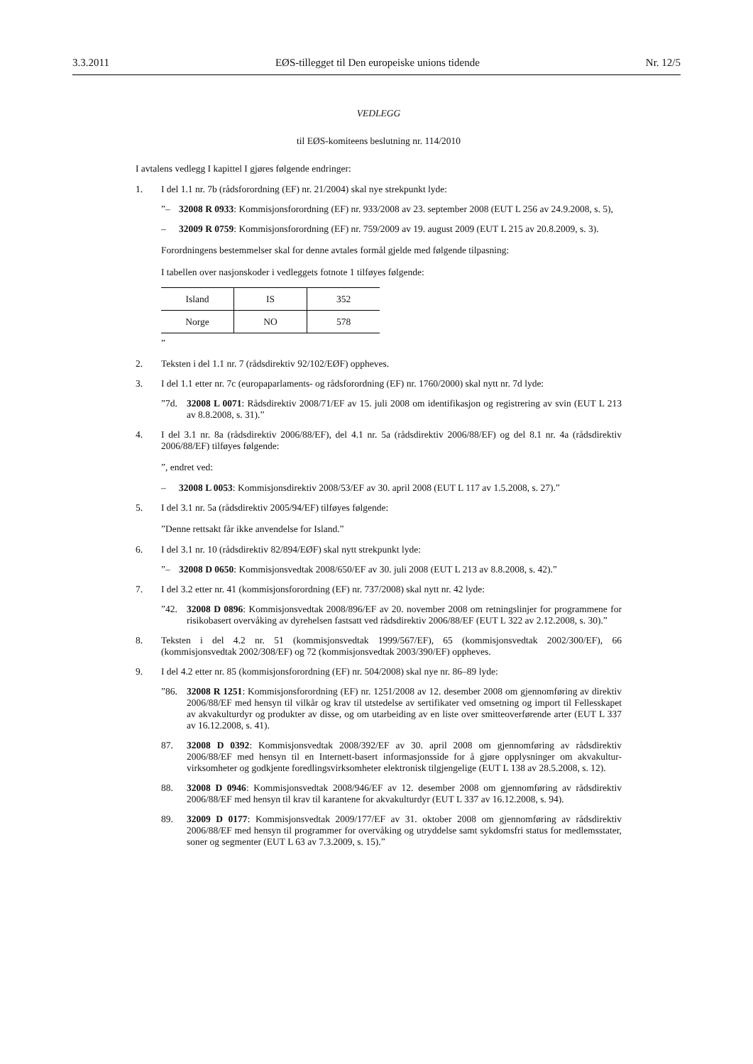3.3.2011 EØS-tillegget til Den europeiske unions tidende Nr. 12/5
VEDLEGG
til EØS-komiteens beslutning nr. 114/2010
I avtalens vedlegg I kapittel I gjøres følgende endringer:
1. I del 1.1 nr. 7b (rådsforordning (EF) nr. 21/2004) skal nye strekpunkt lyde:
”– 32008 R 0933: Kommisjonsforordning (EF) nr. 933/2008 av 23. september 2008 (EUT L 256 av 24.9.2008, s. 5),
– 32009 R 0759: Kommisjonsforordning (EF) nr. 759/2009 av 19. august 2009 (EUT L 215 av 20.8.2009, s. 3).
Forordningens bestemmelser skal for denne avtales formål gjelde med følgende tilpasning:
I tabellen over nasjonskoder i vedleggets fotnote 1 tilføyes følgende:
| Island | IS | 352 |
| Norge | NO | 578 |
”
2. Teksten i del 1.1 nr. 7 (rådsdirektiv 92/102/EØF) oppheves.
3. I del 1.1 etter nr. 7c (europaparlaments- og rådsforordning (EF) nr. 1760/2000) skal nytt nr. 7d lyde:
”7d. 32008 L 0071: Rådsdirektiv 2008/71/EF av 15. juli 2008 om identifikasjon og registrering av svin (EUT L 213 av 8.8.2008, s. 31).”
4. I del 3.1 nr. 8a (rådsdirektiv 2006/88/EF), del 4.1 nr. 5a (rådsdirektiv 2006/88/EF) og del 8.1 nr. 4a (rådsdirektiv 2006/88/EF) tilføyes følgende:
”, endret ved:
– 32008 L 0053: Kommisjonsdirektiv 2008/53/EF av 30. april 2008 (EUT L 117 av 1.5.2008, s. 27).”
5. I del 3.1 nr. 5a (rådsdirektiv 2005/94/EF) tilføyes følgende:
”Denne rettsakt får ikke anvendelse for Island.”
6. I del 3.1 nr. 10 (rådsdirektiv 82/894/EØF) skal nytt strekpunkt lyde:
”– 32008 D 0650: Kommisjonsvedtak 2008/650/EF av 30. juli 2008 (EUT L 213 av 8.8.2008, s. 42).”
7. I del 3.2 etter nr. 41 (kommisjonsforordning (EF) nr. 737/2008) skal nytt nr. 42 lyde:
”42. 32008 D 0896: Kommisjonsvedtak 2008/896/EF av 20. november 2008 om retningslinjer for programmene for risikobasert overvåking av dyrehelsen fastsatt ved rådsdirektiv 2006/88/EF (EUT L 322 av 2.12.2008, s. 30).”
8. Teksten i del 4.2 nr. 51 (kommisjonsvedtak 1999/567/EF), 65 (kommisjonsvedtak 2002/300/EF), 66 (kommisjonsvedtak 2002/308/EF) og 72 (kommisjonsvedtak 2003/390/EF) oppheves.
9. I del 4.2 etter nr. 85 (kommisjonsforordning (EF) nr. 504/2008) skal nye nr. 86–89 lyde:
”86. 32008 R 1251: Kommisjonsforordning (EF) nr. 1251/2008 av 12. desember 2008 om gjennomføring av direktiv 2006/88/EF med hensyn til vilkår og krav til utstedelse av sertifikater ved omsetning og import til Fellesskapet av akvakulturdyr og produkter av disse, og om utarbeiding av en liste over smitteoverførende arter (EUT L 337 av 16.12.2008, s. 41).
87. 32008 D 0392: Kommisjonsvedtak 2008/392/EF av 30. april 2008 om gjennomføring av rådsdirektiv 2006/88/EF med hensyn til en Internett-basert informasjonsside for å gjøre opplysninger om akvakultur-virksomheter og godkjente foredlingsvirksomheter elektronisk tilgjengelige (EUT L 138 av 28.5.2008, s. 12).
88. 32008 D 0946: Kommisjonsvedtak 2008/946/EF av 12. desember 2008 om gjennomføring av rådsdirektiv 2006/88/EF med hensyn til krav til karantene for akvakulturdyr (EUT L 337 av 16.12.2008, s. 94).
89. 32009 D 0177: Kommisjonsvedtak 2009/177/EF av 31. oktober 2008 om gjennomføring av rådsdirektiv 2006/88/EF med hensyn til programmer for overvåking og utryddelse samt sykdomsfri status for medlemsstater, soner og segmenter (EUT L 63 av 7.3.2009, s. 15).”